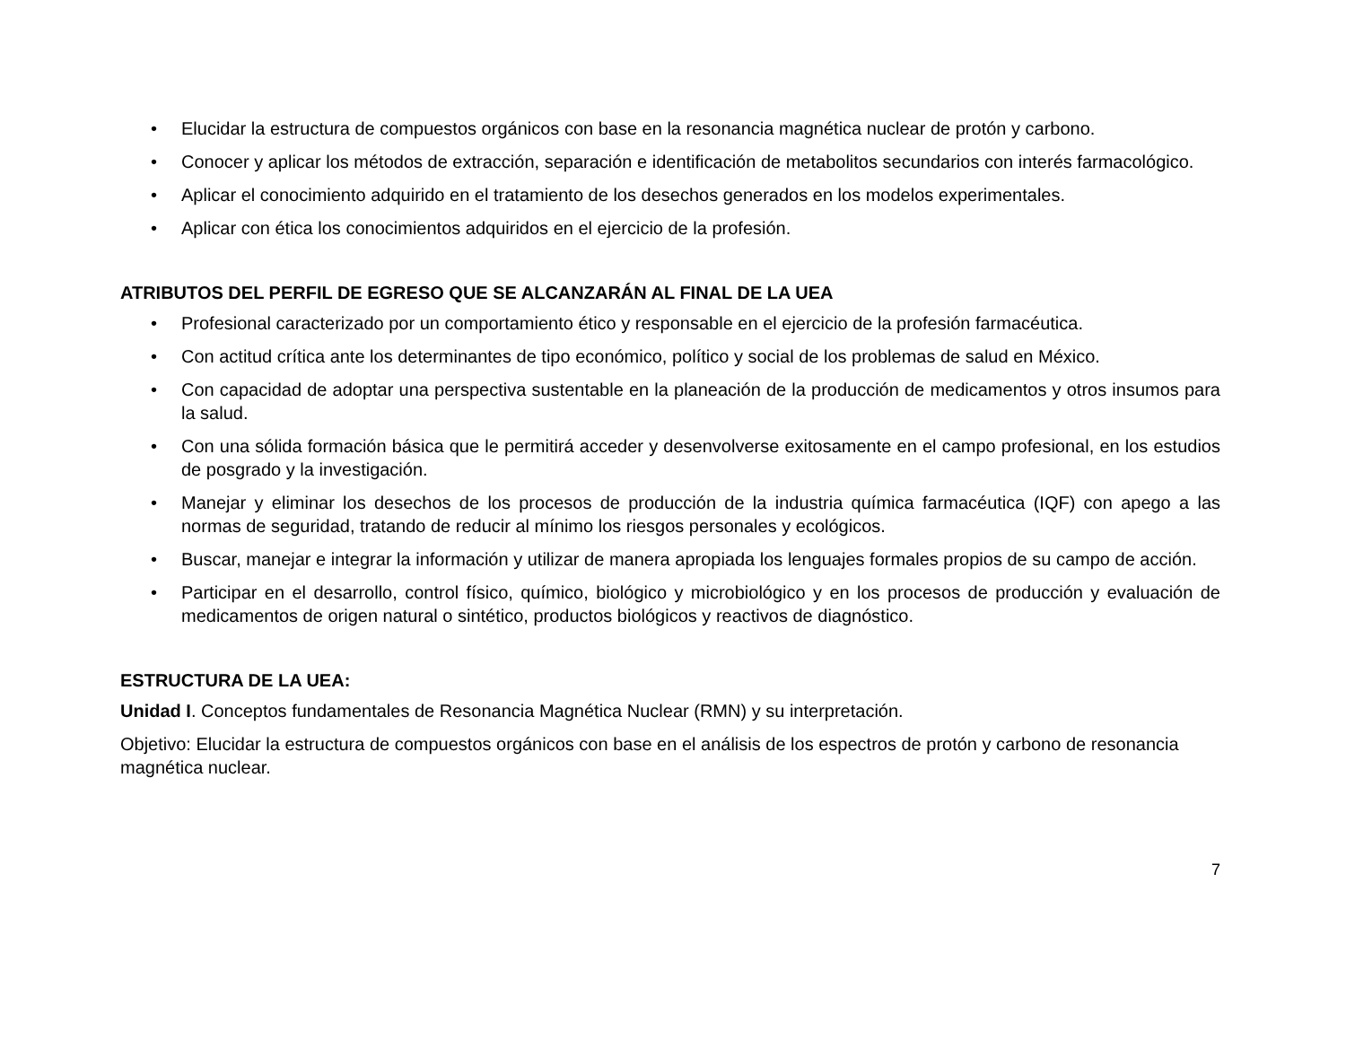• Elucidar la estructura de compuestos orgánicos con base en la resonancia magnética nuclear de protón y carbono.
• Conocer y aplicar los métodos de extracción, separación e identificación de metabolitos secundarios con interés farmacológico.
• Aplicar el conocimiento adquirido en el tratamiento de los desechos generados en los modelos experimentales.
• Aplicar con ética los conocimientos adquiridos en el ejercicio de la profesión.
ATRIBUTOS DEL PERFIL DE EGRESO QUE SE ALCANZARÁN AL FINAL DE LA UEA
• Profesional caracterizado por un comportamiento ético y responsable en el ejercicio de la profesión farmacéutica.
• Con actitud crítica ante los determinantes de tipo económico, político y social de los problemas de salud en México.
• Con capacidad de adoptar una perspectiva sustentable en la planeación de la producción de medicamentos y otros insumos para la salud.
• Con una sólida formación básica que le permitirá acceder y desenvolverse exitosamente en el campo profesional, en los estudios de posgrado y la investigación.
• Manejar y eliminar los desechos de los procesos de producción de la industria química farmacéutica (IQF) con apego a las normas de seguridad, tratando de reducir al mínimo los riesgos personales y ecológicos.
• Buscar, manejar e integrar la información y utilizar de manera apropiada los lenguajes formales propios de su campo de acción.
• Participar en el desarrollo, control físico, químico, biológico y microbiológico y en los procesos de producción y evaluación de medicamentos de origen natural o sintético, productos biológicos y reactivos de diagnóstico.
ESTRUCTURA DE LA UEA:
Unidad I. Conceptos fundamentales de Resonancia Magnética Nuclear (RMN) y su interpretación.
Objetivo: Elucidar la estructura de compuestos orgánicos con base en el análisis de los espectros de protón y carbono de resonancia magnética nuclear.
7